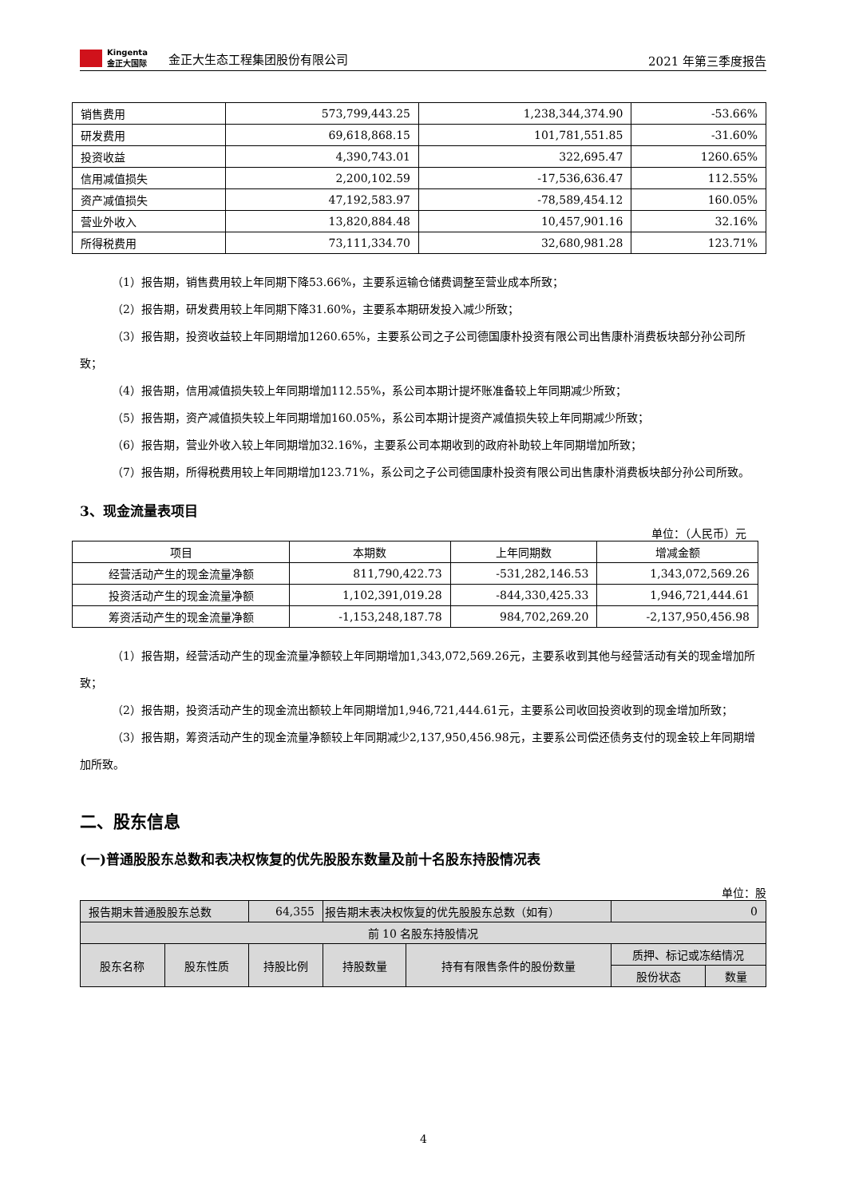Kingenta
金正大国际
金正大生态工程集团股份有限公司
2021 年第三季度报告
| 销售费用 | 573,799,443.25 | 1,238,344,374.90 | -53.66% |
| 研发费用 | 69,618,868.15 | 101,781,551.85 | -31.60% |
| 投资收益 | 4,390,743.01 | 322,695.47 | 1260.65% |
| 信用减值损失 | 2,200,102.59 | -17,536,636.47 | 112.55% |
| 资产减值损失 | 47,192,583.97 | -78,589,454.12 | 160.05% |
| 营业外收入 | 13,820,884.48 | 10,457,901.16 | 32.16% |
| 所得税费用 | 73,111,334.70 | 32,680,981.28 | 123.71% |
（1）报告期，销售费用较上年同期下降53.66%，主要系运输仓储费调整至营业成本所致；
（2）报告期，研发费用较上年同期下降31.60%，主要系本期研发投入减少所致；
（3）报告期，投资收益较上年同期增加1260.65%，主要系公司之子公司德国康朴投资有限公司出售康朴消费板块部分孙公司所致；
（4）报告期，信用减值损失较上年同期增加112.55%，系公司本期计提坏账准备较上年同期减少所致；
（5）报告期，资产减值损失较上年同期增加160.05%，系公司本期计提资产减值损失较上年同期减少所致；
（6）报告期，营业外收入较上年同期增加32.16%，主要系公司本期收到的政府补助较上年同期增加所致；
（7）报告期，所得税费用较上年同期增加123.71%，系公司之子公司德国康朴投资有限公司出售康朴消费板块部分孙公司所致。
3、现金流量表项目
单位：（人民币）元
| 项目 | 本期数 | 上年同期数 | 增减金额 |
| --- | --- | --- | --- |
| 经营活动产生的现金流量净额 | 811,790,422.73 | -531,282,146.53 | 1,343,072,569.26 |
| 投资活动产生的现金流量净额 | 1,102,391,019.28 | -844,330,425.33 | 1,946,721,444.61 |
| 筹资活动产生的现金流量净额 | -1,153,248,187.78 | 984,702,269.20 | -2,137,950,456.98 |
（1）报告期，经营活动产生的现金流量净额较上年同期增加1,343,072,569.26元，主要系收到其他与经营活动有关的现金增加所致；
（2）报告期，投资活动产生的现金流出额较上年同期增加1,946,721,444.61元，主要系公司收回投资收到的现金增加所致；
（3）报告期，筹资活动产生的现金流量净额较上年同期减少2,137,950,456.98元，主要系公司偿还债务支付的现金较上年同期增加所致。
二、股东信息
(一)普通股股东总数和表决权恢复的优先股股东数量及前十名股东持股情况表
单位：股
| 报告期末普通股股东总数 | | 64,355 | 报告期末表决权恢复的优先股股东总数（如有） | | 0 | |
| 前 10 名股东持股情况 | | | | | | |
| 股东名称 | 股东性质 | 持股比例 | 持股数量 | 持有有限售条件的股份数量 | 质押、标记或冻结情况 | |
| | | | | | 股份状态 | 数量 |
4